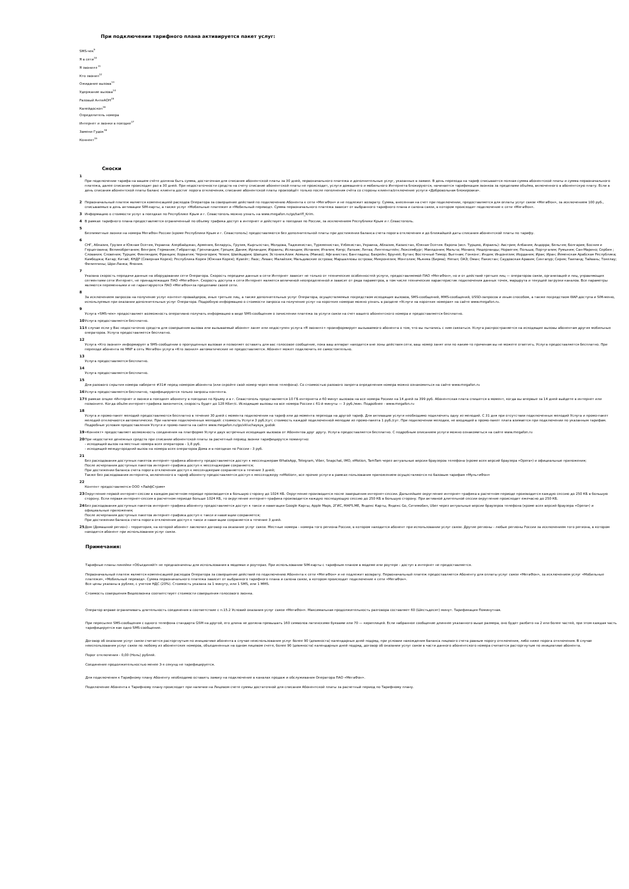При подключении тарифного плана активируется пакет услуг:
SMS-чек<sup>9</sup>
Я в сети<sup>10</sup>
Я звонил+<sup>11</sup>
Кто звонил<sup>12</sup>
Ожидание вызова<sup>13</sup>
Удержание вызова<sup>14</sup>
Разовый АнтиАОН<sup>15</sup>
Калейдоскоп<sup>16</sup>
Определитель номера
Интернет и звонки в поездке<sup>17</sup>
Замени Гудок<sup>18</sup>
Коннект<sup>19</sup>
Сноски
1
При подключении тарифа на вашем счёте должна быть сумма, достаточная для списания абонентской платы за 30 дней, первоначального платежа и дополнительных услуг, указанных в заявке. В день перехода на тариф списывается полная сумма абонентской платы и сумма первоначального платежа, далее списания происходят раз в 30 дней. При недостаточности средств на счету списание абонентской платы не происходит, услуги домашнего и мобильного Интернета блокируются, начинается тарификация звонков за пределами объёма, включенного в абонентскую плату. Если в день списания абонентской платы баланс клиента достиг порога отключения, списание абонентской платы произойдёт только после пополнения счёта со стороны клиента/отключение услуги «Добровольная блокировка».
2 Первоначальный платеж является компенсацией расходов Оператора за совершение действий по подключению Абонента к сети «МегаФон» и не подлежит возврату. Сумма, внесенная на счет при подключении, предоставляется для оплаты услуг связи «МегаФон», за исключением 100 руб., списываемых в день активации SIM-карты, а также услуг «Мобильные платежи» и «Мобильный перевод». Сумма первоначального платежа зависит от выбранного тарифного плана и салона связи, в котором происходит подключение к сети «МегаФон».
3 Информацию о стоимости услуг в поездках по Республике Крым и г. Севастополь можно узнать на www.megafon.ru/go/tariff_Krim.
4 В рамках тарифного плана предоставляется ограниченный по объему трафика доступ в интернет и действует в поездках по России, за исключением Республики Крым и г.Севастополь.
5
Безлимитные звонки на номера МегаФон России (кроме Республики Крым и г. Севастополь) предоставляются без дополнительной платы при достижении баланса счета порога отключения и до ближайшей даты списания абонентской платы по тарифу.
6
СНГ, Абхазия, Грузия и Южная Осетия, Украина: Азербайджан, Армения, Беларусь, Грузия, Кыргызстан, Молдова, Таджикистан, Туркменистан, Узбекистан, Украина, Абхазия, Казахстан, Южная Осетия. Европа (вкл. Турцию, Израиль): Австрия; Албания; Андорра; Бельгия; Болгария; Босния и Герцеговина; Великобритания; Венгрия; Германия; Гибралтар; Гренландия; Греция; Дания; Ирландия; Израиль; Исландия; Испания; Италия; Кипр; Латвия; Литва; Лихтенштейн; Люксембург; Македония; Мальта; Монако; Нидерланды; Норвегия; Польша; Португалия; Румыния; Сан-Марино; Сербия ; Словакия; Словения; Турция; Финляндия; Франция; Хорватия; Черногория; Чехия; Швейцария; Швеция; Эстония.Азия: Аомынь (Макао); Афганистан; Бангладеш; Бахрейн; Бруней; Бутан; Восточный Тимор; Вьетнам; Гонконг; Индия; Индонезия; Иордания; Ирак; Иран; Йеменская Арабская Республика; Камбоджа; Катар; Китай; КНДР (Северная Корея); Республика Корея (Южная Корея); Кувейт; Лаос; Ливан; Малайзия; Мальдивские острова; Маршалловы острова; Микронезия; Монголия; Мьянма (Бирма); Непал; ОАЭ; Оман; Пакистан; Саудовская Аравия; Сингапур; Сирия; Таиланд; Тайвань; Токелау; Филиппины; Шри-Ланка; Япония.
7
Указана скорость передачи данных на оборудовании сети Оператора. Скорость передачи данных в сети Интернет зависит не только от технических особенностей услуги, предоставляемой ПАО «МегаФон», но и от действий третьих лиц — операторов связи, организаций и лиц, управляющих сегментами сети Интернет, не принадлежащих ПАО «МегаФон». Скорость доступа к сети Интернет является величиной неопределенной и зависит от ряда параметров, в том числе технических характеристик подключения данных точек, маршрута и текущей загрузки каналов. Все параметры являются переменными и не гарантируются ПАО «МегаФон»за пределами своей сети.
8
За исключением запросов на получение услуг контент-провайдеров, иных третьих лиц, а также дополнительных услуг Оператора, осуществляемых посредством исходящих вызовов, SMS-сообщений, MMS-сообщений, USSD-запросов и иным способом, а также посредством WAP-доступа и SIM-меню, используемых при оказании дополнительных услуг Оператора. Подробную информацию о стоимости запроса на получение услуг на коротких номерах можно узнать в разделе «Услуги на коротких номерах» на сайте www.megafon.ru.
9
Услуга «SMS-чек» предоставляет возможность оперативно получать информацию в виде SMS-сообщения о зачислении платежа за услуги связи на счет вашего абонентского номера и предоставляется бесплатно.
10 Услуга предоставляется бесплатно.
11 В случае если у Вас недостаточно средств для совершения вызова или вызываемый абонент занят или недоступен услуга «Я звонил+» проинформирует вызываемого абонента о том, что вы пытались с ним связаться. Услуга распространяется на исходящие вызовы абонентам других мобильных операторов. Услуга предоставляется бесплатно.
12
Услуга «Кто звонил» информирует в SMS-сообщении о пропущенных вызовах и позволяет оставить для вас голосовое сообщение, пока ваш аппарат находится вне зоны действия сети, ваш номер занят или по каким-то причинам вы не можете ответить. Услуга предоставляется бесплатно. При переходе абонента по MNP в сеть МегаФон услуга «Кто звонил» автоматические не предоставляется. Абонент может подключить ее самостоятельно.
13
Услуга предоставляется бесплатно.
14
Услуга предоставляется бесплатно.
15
Для разового скрытия номера наберите #31# перед номером абонента (или скройте свой номер через меню телефона). Со стоимостью разового запрета определения номера можно ознакомиться на сайте www.megafon.ru
16 Услуга предоставляется бесплатно, тарифицируются только запросы контента.
17 В рамках опции «Интернет и звонки в поездке» абоненту в поездках по Крыму и в г. Севастополь представляется 10 ГБ интернета и 60 минут вызовов на все номера Росиии на 14 дней за 399 руб. Абонентская плата спишется в момент, когда вы впервые за 14 дней выйдете в интернет или позвоните. Когда объём интернет-трафика закончится, скорость будет до 128 Кбит/с. Исходящие вызовы на все номера России с 61-й минуты — 3 руб./мин. Подробнее - www.megafon.ru
18
Услуга и промо-пакет мелодий предоставляются бесплатно в течение 30 дней с момента подключения на тариф или до момента перехода на другой тариф. Для активации услуги необходимо подключить одну из мелодий. С 31 дня при отсутствии подключенных мелодий Услуга и промо-пакет мелодий отключаются автоматически. При наличии подключенных мелодий: стоимость Услуги 3 руб./сут; стоимость каждой подключенной мелодии из промо-пакета 1 руб./сут. При подключении мелодии, не входящий в промо-пакет плата взимается при подключении по указанным тарифам. Подробные условия предоставления Услуги и промо-пакета на сайте www.megafon.ru/go/vkluchaysya_gudok
19 «Коннект» предоставляет возможность соединения на платформе Услуги двух встречных исходящих вызовов от Абонентов друг другу. Услуга предоставляется бесплатно. С подробным описанием услуги можно ознакомиться на сайте www.megafon.ru
20 При недостатке денежных средств при списании абонентской платы за расчетный период звонки тарифицирутся поминутно:
- исходящий вызов на местные номера всех операторов - 1,8 руб.
- исходящий междугородний вызов на номера всех операторов Дома и в поездках по России - 3 руб.
21
Без расходования доступных пакетов интернет-трафика абоненту предоставляется доступ к мессенджерам WhatsApp, Telegram, Viber, Snapchat, IMO, eMotion, TamTam через актуальные версии браузеров телефона (кроме всех версий браузера «Opera») и официальные приложения;
После исчерпания доступных пакетов интернет-трафика доступ к мессенджерам сохраняется;
При достижении баланса счета порога отключения доступ к мессенджерам сохраняется в течение 3 дней;
Также без расходования интернета, включенного в тариф абоненту предоставляется доступ к мессенджеру «eMotion», все прочие услуги в рамках пользования приложением осуществляются по базовым тарифам «МультиФон»
22
Контент предоставляется ООО «ЛайфСтрим»
23 Округление первой интернет-сессии в каждом расчетном периоде производится в большую сторону до 1024 КБ. Округление производится после завершения интернет-сессии. Дальнейшее округление интернет-трафика в расчетном периоде производится каждую сессию до 250 КБ в большую сторону. Если первая интернет-сессия в расчетном периоде больше 1024 КБ, то округление интернет-трафика производится каждую последующую сессию до 250 КБ в большую сторону. При активной длительной сессии округление происходит ежечасно до 250 КБ.
24 Без расходования доступных пакетов интернет-трафика абоненту предоставляется доступ к такси и навигации Google Карты, Apple Maps, 2ГИС, MAPS.ME, Яндекс Карты, Яндекс Go, Ситимобил, Uber через актуальные версии браузеров телефона (кроме всех версий браузера «Opera») и официальные приложения;
После исчерпания доступных пакетов интернет-трафика доступ к такси и навигации сохраняется;
При достижении баланса счета порога отключения доступ к такси и навигации сохраняется в течение 3 дней.
25 Дом (Домашний регион) - территория, на которой абонент заключил договор на оказание услуг связи. Местные номера - номера того региона России, в котором находится абонент при использовании услуг связи. Другие регионы - любые регионы России за исключением того региона, в котором находится абонент при использовании услуг связи.
Примечания:
Тарифные планы линейки «Объединяй!» не предназначены для использования в модемах и роутерах. При использовании SIM-карты с тарифным планом в модеме или роутере - доступ в интернет не предоставляется.
Первоначальный платеж является компенсацией расходов Оператора за совершение действий по подключению Абонента к сети «МегаФон» и не подлежит возврату. Первоначальный платеж предоставляется Абоненту для оплаты услуг связи «МегаФон», за исключением услуг «Мобильные платежи», «Мобильный перевод». Сумма первоначального платежа зависит от выбранного тарифного плана и салона связи, в котором происходит подключение к сети «МегаФон».
Все цены указаны в рублях, с учетом НДС (20%). Стоимость указана за 1 минуту, или 1 SMS, или 1 MMS.
Стоимость совершения Видеозвонка соответствует стоимости совершения голосового звонка.
Оператор вправе ограничивать длительность соединения в соответствие с п.15.2 Условий оказания услуг связи «МегаФон». Максимальная продолжительность разговора составляет 60 (Шестьдесят) минут. Тарификация Поминутная.
При пересылке SMS-сообщения с одного телефона стандарта GSM на другой, его длина не должна превышать 160 символов латинскими буквами или 70 — кириллицей. Если набранное сообщение длиннее указанного выше размера, оно будет разбито на 2 или более частей, при этом каждая часть тарифицируется как одно SMS-сообщение.
Договор об оказании услуг связи считается расторгнутым по инициативе абонента в случае неиспользования услуг более 90 (девяноста) календарных дней подряд, при условии нахождения баланса лицевого счета равным порогу отключения, либо ниже порога отключения. В случае неиспользования услуг связи по любому из абонентских номеров, объединенных на одном лицевом счете, более 90 (девяноста) календарных дней подряд, договор об оказании услуг связи в части данного абонентского номера считается расторгнутым по инициативе абонента.
Порог отключения - 0,00 (Ноль) рублей.
Соединение продолжительностью менее 3-х секунд не тарифицируется.
Для подключения к Тарифному плану Абоненту необходимо оставить заявку на подключение в каналах продаж и обслуживания Оператора ПАО «МегаФон».
Подключение Абонента к Тарифному плану происходит при наличии на Лицевом счете суммы достаточной для списания Абонентской платы за расчетный период по Тарифному плану.